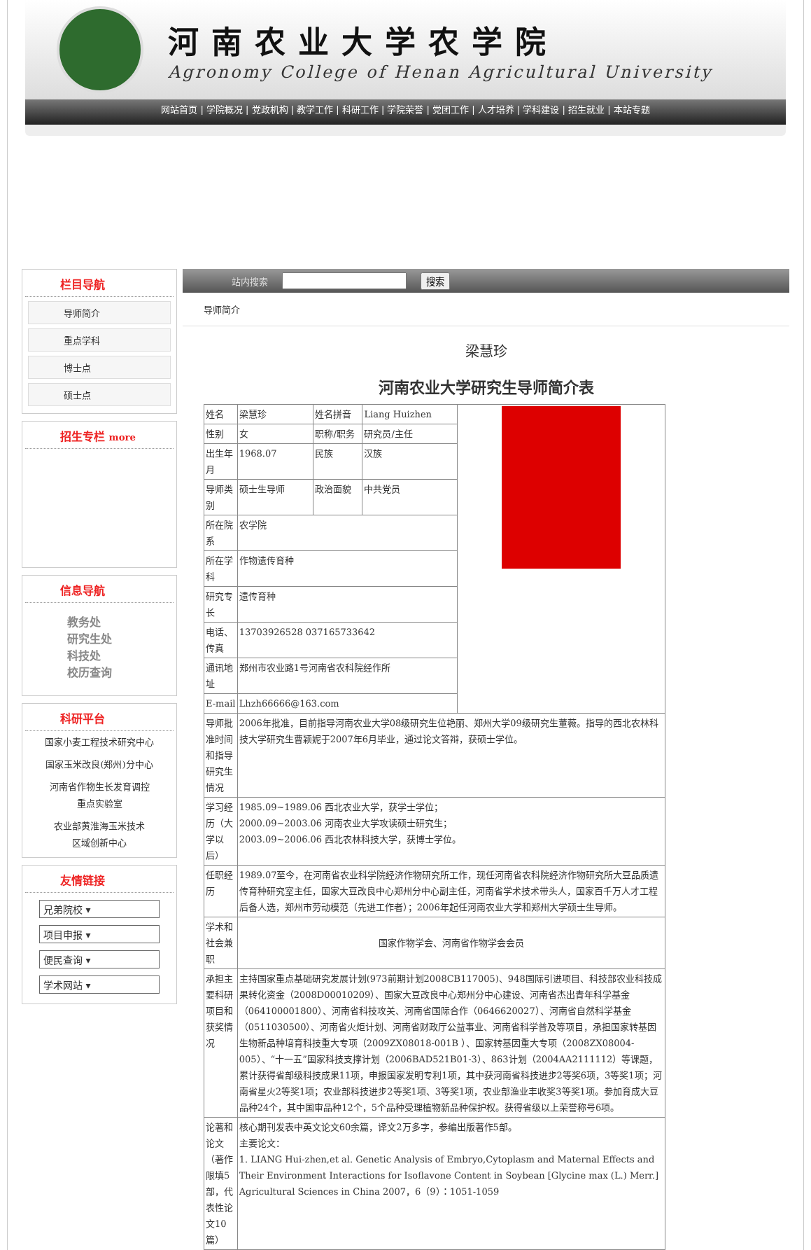河南农业大学农学院
Agronomy College of Henan Agricultural University
网站首页 | 学院概况 | 党政机构 | 教学工作 | 科研工作 | 学院荣誉 | 党团工作 | 人才培养 | 学科建设 | 招生就业 | 本站专题
栏目导航
导师简介
重点学科
博士点
硕士点
招生专栏 more
信息导航
教务处
研究生处
科技处
校历查询
科研平台
国家小麦工程技术研究中心
国家玉米改良(郑州)分中心
河南省作物生长发育调控
重点实验室
农业部黄淮海玉米技术
区域创新中心
友情链接
兄弟院校 ▾
项目申报 ▾
便民查询 ▾
学术网站 ▾
站内搜索 搜索
导师简介
梁慧珍
河南农业大学研究生导师简介表
| 姓名 | 梁慧珍 | 姓名拼音 | Liang Huizhen | |
| 性别 | 女 | 职称/职务 | 研究员/主任 | |
| 出生年月 | 1968.07 | 民族 | 汉族 | |
| 导师类别 | 硕士生导师 | 政治面貌 | 中共党员 | |
| 所在院系 | 农学院 | | | |
| 所在学科 | 作物遗传育种 | | | |
| 研究专长 | 遗传育种 | | | |
| 电话、传真 | 13703926528 037165733642 | | | |
| 通讯地址 | 郑州市农业路1号河南省农科院经作所 | | | |
| E-mail | Lhzh66666@163.com | | | |
| 导师批准时间和指导研究生情况 | 2006年批准，目前指导河南农业大学08级研究生位艳丽、郑州大学09级研究生董薇。指导的西北农林科技大学研究生曹颖妮于2007年6月毕业，通过论文答辩，获硕士学位。 | | | |
| 学习经历（大学以后） | 1985.09~1989.06 西北农业大学，获学士学位； 2000.09~2003.06 河南农业大学攻读硕士研究生； 2003.09~2006.06 西北农林科技大学，获博士学位。 | | | |
| 任职经历 | 1989.07至今，在河南省农业科学院经济作物研究所工作，现任河南省农科院经济作物研究所大豆品质遗传育种研究室主任，国家大豆改良中心郑州分中心副主任，河南省学术技术带头人，国家百千万人才工程后备人选，郑州市劳动模范（先进工作者）；2006年起任河南农业大学和郑州大学硕士生导师。 | | | |
| 学术和社会兼职 | 国家作物学会、河南省作物学会会员 | | | |
| 承担主要科研项目和获奖情况 | 主持国家重点基础研究发展计划(973前期计划2008CB117005)、948国际引进项目、科技部农业科技成果转化资金（2008D00010209）、国家大豆改良中心郑州分中心建设、河南省杰出青年科学基金（064100001800）、河南省科技攻关、河南省国际合作（0646620027）、河南省自然科学基金（0511030500）、河南省火炬计划、河南省财政厅公益事业、河南省科学普及等项目，承担国家转基因生物新品种培育科技重大专项（2009ZX08018-001B ）、国家转基因重大专项（2008ZX08004-005）、“十一五”国家科技支撑计划（2006BAD521B01-3）、863计划（2004AA2111112）等课题，累计获得省部级科技成果11项，申报国家发明专利1项，其中获河南省科技进步2等奖6项，3等奖1项；河南省星火2等奖1项；农业部科技进步2等奖1项、3等奖1项，农业部渔业丰收奖3等奖1项。参加育成大豆品种24个，其中国审品种12个，5个品种受理植物新品种保护权。获得省级以上荣誉称号6项。 | | | |
| 论著和论文（著作限填5部，代表性论文10篇） | 核心期刊发表中英文论文60余篇，译文2万多字，参编出版著作5部。 主要论文： 1. LIANG Hui-zhen,et al. Genetic Analysis of Embryo,Cytoplasm and Maternal Effects and Their Environment Interactions for Isoflavone Content in Soybean [Glycine max (L.) Merr.] Agricultural Sciences in China 2007，6（9）：1051-1059 | | | |